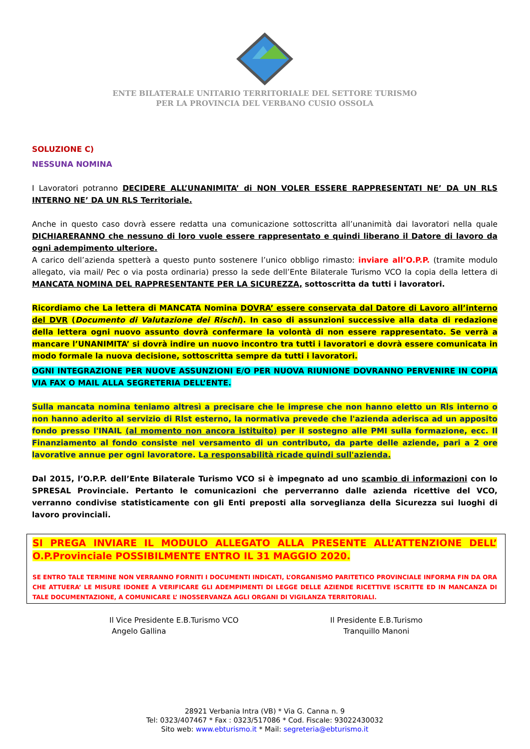ENTE BILATERALE UNITARIO TERRITORIALE DEL SETTORE TURISMO
PER LA PROVINCIA DEL VERBANO CUSIO OSSOLA
SOLUZIONE C)
NESSUNA NOMINA
I Lavoratori potranno DECIDERE ALL’UNANIMITA’ di NON VOLER ESSERE RAPPRESENTATI NE’ DA UN RLS INTERNO NE’ DA UN RLS Territoriale.
Anche in questo caso dovrà essere redatta una comunicazione sottoscritta all’unanimità dai lavoratori nella quale DICHIARERANNO che nessuno di loro vuole essere rappresentato e quindi liberano il Datore di lavoro da ogni adempimento ulteriore.
A carico dell’azienda spetterà a questo punto sostenere l’unico obbligo rimasto: inviare all’O.P.P. (tramite modulo allegato, via mail/ Pec o via posta ordinaria) presso la sede dell’Ente Bilaterale Turismo VCO la copia della lettera di MANCATA NOMINA DEL RAPPRESENTANTE PER LA SICUREZZA, sottoscritta da tutti i lavoratori.
Ricordiamo che La lettera di MANCATA Nomina DOVRA’ essere conservata dal Datore di Lavoro all’interno del DVR (Documento di Valutazione dei Rischi). In caso di assunzioni successive alla data di redazione della lettera ogni nuovo assunto dovrà confermare la volontà di non essere rappresentato. Se verrà a mancare l’UNANIMITA’ si dovrà indire un nuovo incontro tra tutti i lavoratori e dovrà essere comunicata in modo formale la nuova decisione, sottoscritta sempre da tutti i lavoratori.
OGNI INTEGRAZIONE PER NUOVE ASSUNZIONI E/O PER NUOVA RIUNIONE DOVRANNO PERVENIRE IN COPIA VIA FAX O MAIL ALLA SEGRETERIA DELL’ENTE.
Sulla mancata nomina teniamo altresì a precisare che le imprese che non hanno eletto un Rls interno o non hanno aderito al servizio di Rlst esterno, la normativa prevede che l'azienda aderisca ad un apposito fondo presso l'INAIL (al momento non ancora istituito) per il sostegno alle PMI sulla formazione, ecc. Il Finanziamento al fondo consiste nel versamento di un contributo, da parte delle aziende, pari a 2 ore lavorative annue per ogni lavoratore. La responsabilità ricade quindi sull'azienda.
Dal 2015, l’O.P.P. dell’Ente Bilaterale Turismo VCO si è impegnato ad uno scambio di informazioni con lo SPRESAL Provinciale. Pertanto le comunicazioni che perverranno dalle azienda ricettive del VCO, verranno condivise statisticamente con gli Enti preposti alla sorveglianza della Sicurezza sui luoghi di lavoro provinciali.
SI PREGA INVIARE IL MODULO ALLEGATO ALLA PRESENTE ALL’ATTENZIONE DELL’ O.P.Provinciale POSSIBILMENTE ENTRO IL 31 MAGGIO 2020.
SE ENTRO TALE TERMINE NON VERRANNO FORNITI I DOCUMENTI INDICATI, L’ORGANISMO PARITETICO PROVINCIALE INFORMA FIN DA ORA CHE ATTUERA’ LE MISURE IDONEE A VERIFICARE GLI ADEMPIMENTI DI LEGGE DELLE AZIENDE RICETTIVE ISCRITTE ED IN MANCANZA DI TALE DOCUMENTAZIONE, A COMUNICARE L’ INOSSERVANZA AGLI ORGANI DI VIGILANZA TERRITORIALI.
Il Vice Presidente E.B.Turismo VCO
Angelo Gallina
Il Presidente E.B.Turismo
Tranquillo Manoni
28921 Verbania Intra (VB) * Via G. Canna n. 9
Tel: 0323/407467 * Fax : 0323/517086 * Cod. Fiscale: 93022430032
Sito web: www.ebturismo.it * Mail: segreteria@ebturismo.it